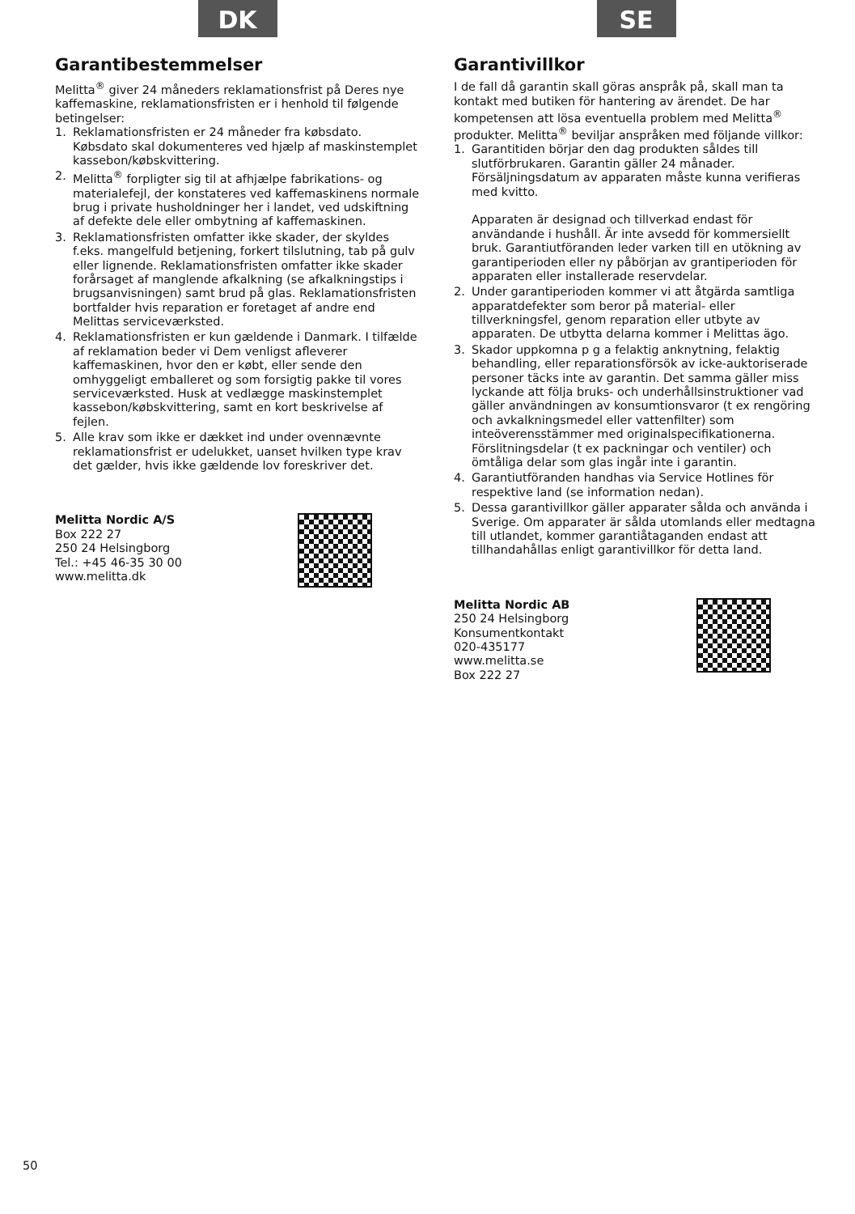DK
Garantibestemmelser
Melitta<sup>®</sup> giver 24 måneders reklamationsfrist på Deres nye kaffemaskine, reklamationsfristen er i henhold til følgende betingelser:
1. Reklamationsfristen er 24 måneder fra købsdato. Købsdato skal dokumenteres ved hjælp af maskinstemplet kassebon/købskvittering.
2. Melitta<sup>®</sup> forpligter sig til at afhjælpe fabrikations- og materialefejl, der konstateres ved kaffemaskinens normale brug i private husholdninger her i landet, ved udskiftning af defekte dele eller ombytning af kaffemaskinen.
3. Reklamationsfristen omfatter ikke skader, der skyldes f.eks. mangelfuld betjening, forkert tilslutning, tab på gulv eller lignende. Reklamationsfristen omfatter ikke skader forårsaget af manglende afkalkning (se afkalkningstips i brugsanvisningen) samt brud på glas. Reklamationsfristen bortfalder hvis reparation er foretaget af andre end Melittas serviceværksted.
4. Reklamationsfristen er kun gældende i Danmark. I tilfælde af reklamation beder vi Dem venligst afleverer kaffemaskinen, hvor den er købt, eller sende den omhyggeligt emballeret og som forsigtig pakke til vores serviceværksted. Husk at vedlægge maskinstemplet kassebon/købskvittering, samt en kort beskrivelse af fejlen.
5. Alle krav som ikke er dækket ind under ovennævnte reklamationsfrist er udelukket, uanset hvilken type krav det gælder, hvis ikke gældende lov foreskriver det.
Melitta Nordic A/S
Box 222 27
250 24 Helsingborg
Tel.: +45 46-35 30 00
www.melitta.dk
SE
Garantivillkor
I de fall då garantin skall göras anspråk på, skall man ta kontakt med butiken för hantering av ärendet. De har kompetensen att lösa eventuella problem med Melitta<sup>®</sup> produkter. Melitta<sup>®</sup> beviljar anspråken med följande villkor:
1. Garantitiden börjar den dag produkten såldes till slutförbrukaren. Garantin gäller 24 månader. Försäljningsdatum av apparaten måste kunna verifieras med kvitto.
Apparaten är designad och tillverkad endast för användande i hushåll. Är inte avsedd för kommersiellt bruk. Garantiutföranden leder varken till en utökning av garantiperioden eller ny påbörjan av grantiperioden för apparaten eller installerade reservdelar.
2. Under garantiperioden kommer vi att åtgärda samtliga apparatdefekter som beror på material- eller tillverkningsfel, genom reparation eller utbyte av apparaten. De utbytta delarna kommer i Melittas ägo.
3. Skador uppkomna p g a felaktig anknytning, felaktig behandling, eller reparationsförsök av icke-auktoriserade personer täcks inte av garantin. Det samma gäller miss lyckande att följa bruks- och underhållsinstruktioner vad gäller användningen av konsumtionsvaror (t ex rengöring och avkalkningsmedel eller vattenfilter) som inteöverensstämmer med originalspecifikationerna. Förslitningsdelar (t ex packningar och ventiler) och ömtåliga delar som glas ingår inte i garantin.
4. Garantiutföranden handhas via Service Hotlines för respektive land (se information nedan).
5. Dessa garantivillkor gäller apparater sålda och använda i Sverige. Om apparater är sålda utomlands eller medtagna till utlandet, kommer garantiåtaganden endast att tillhandahållas enligt garantivillkor för detta land.
Melitta Nordic AB
250 24 Helsingborg
Konsumentkontakt
020-435177
www.melitta.se
Box 222 27
50